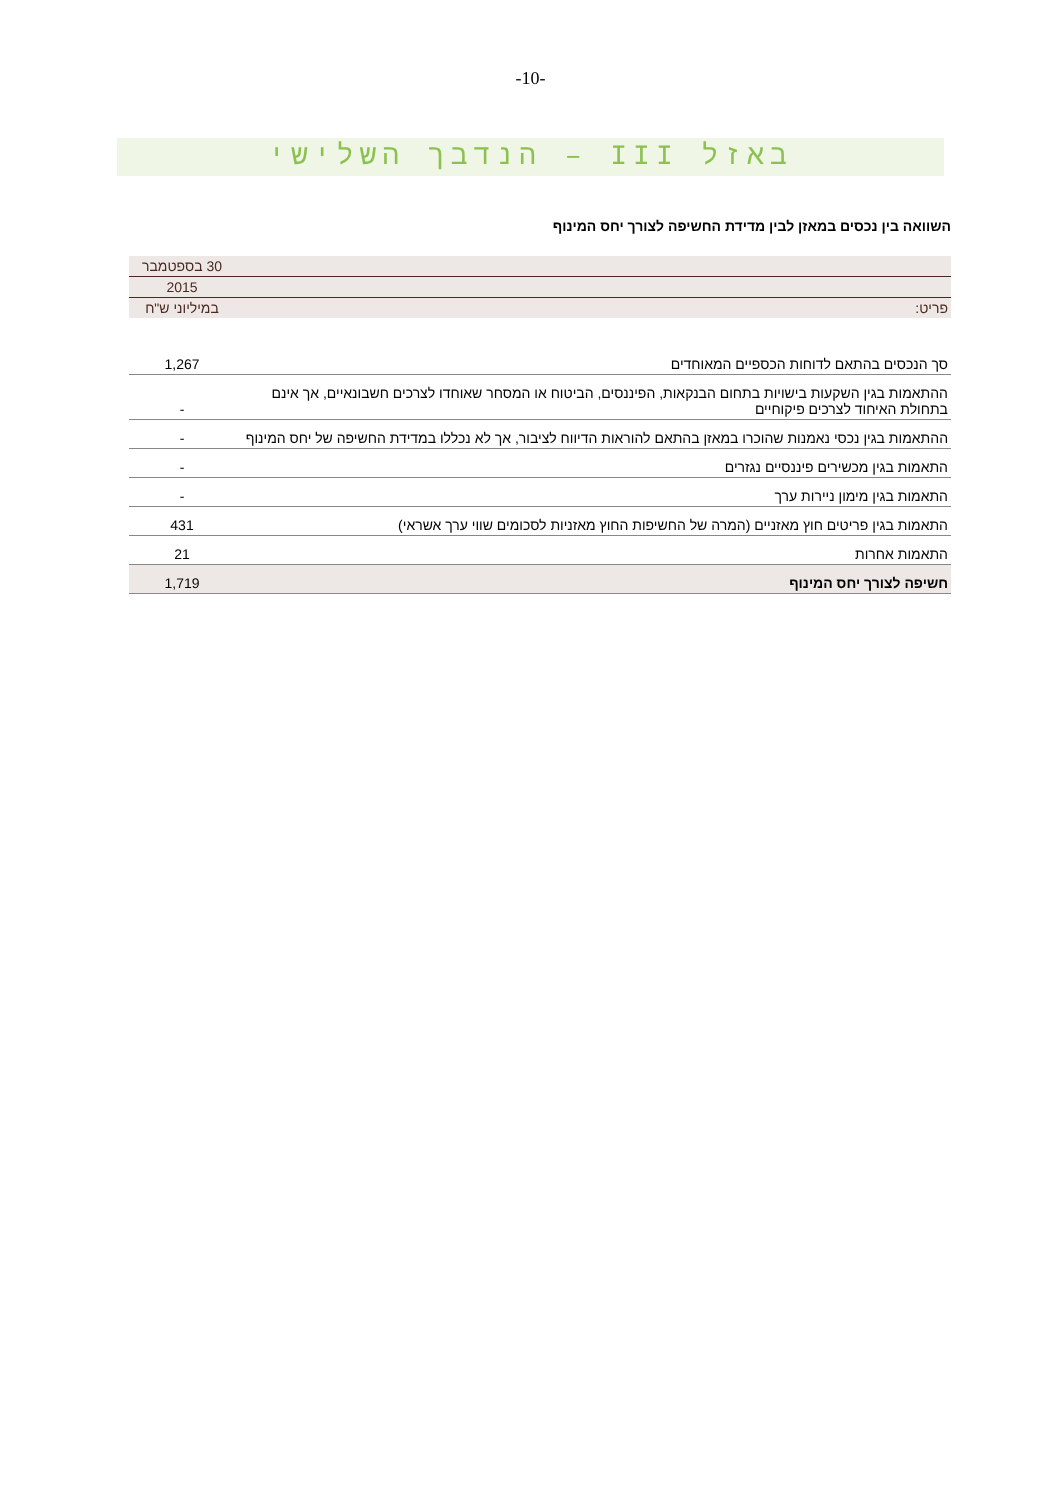-10-
באזל III – הנדבך השלישי
השוואה בין נכסים במאזן לבין מדידת החשיפה לצורך יחס המינוף
| | 30 בספטמבר |
| | 2015 |
| פריט: | במיליוני ש"ח |
| סך הנכסים בהתאם לדוחות הכספיים המאוחדים | 1,267 |
| ההתאמות בגין השקעות בישויות בתחום הבנקאות, הפיננסים, הביטוח או המסחר שאוחדו לצרכים חשבונאיים, אך אינם בתחולת האיחוד לצרכים פיקוחיים | - |
| ההתאמות בגין נכסי נאמנות שהוכרו במאזן בהתאם להוראות הדיווח לציבור, אך לא נכללו במדידת החשיפה של יחס המינוף | - |
| התאמות בגין מכשירים פיננסיים נגזרים | - |
| התאמות בגין מימון ניירות ערך | - |
| התאמות בגין פריטים חוץ מאזניים (המרה של החשיפות החוץ מאזניות לסכומים שווי ערך אשראי) | 431 |
| התאמות אחרות | 21 |
| חשיפה לצורך יחס המינוף | 1,719 |